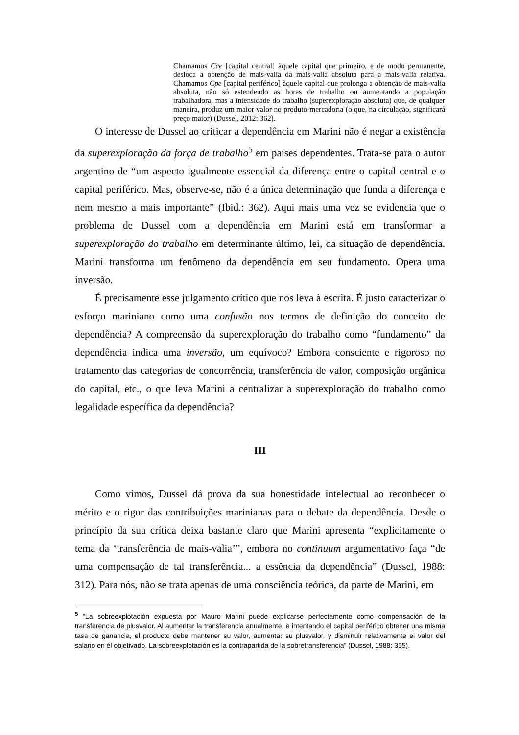Chamamos Cce [capital central] àquele capital que primeiro, e de modo permanente, desloca a obtenção de mais-valia da mais-valia absoluta para a mais-valia relativa. Chamamos Cpe [capital periférico] àquele capital que prolonga a obtenção de mais-valia absoluta, não só estendendo as horas de trabalho ou aumentando a população trabalhadora, mas a intensidade do trabalho (superexploração absoluta) que, de qualquer maneira, produz um maior valor no produto-mercadoria (o que, na circulação, significará preço maior) (Dussel, 2012: 362).
O interesse de Dussel ao criticar a dependência em Marini não é negar a existência da superexploração da força de trabalho<sup>5</sup> em países dependentes. Trata-se para o autor argentino de “um aspecto igualmente essencial da diferença entre o capital central e o capital periférico. Mas, observe-se, não é a única determinação que funda a diferença e nem mesmo a mais importante” (Ibid.: 362). Aqui mais uma vez se evidencia que o problema de Dussel com a dependência em Marini está em transformar a superexploração do trabalho em determinante último, lei, da situação de dependência. Marini transforma um fenômeno da dependência em seu fundamento. Opera uma inversão.
É precisamente esse julgamento crítico que nos leva à escrita. É justo caracterizar o esforço mariniano como uma confusão nos termos de definição do conceito de dependência? A compreensão da superexploração do trabalho como “fundamento” da dependência indica uma inversão, um equívoco? Embora consciente e rigoroso no tratamento das categorias de concorrência, transferência de valor, composição orgânica do capital, etc., o que leva Marini a centralizar a superexploração do trabalho como legalidade específica da dependência?
III
Como vimos, Dussel dá prova da sua honestidade intelectual ao reconhecer o mérito e o rigor das contribuições marinianas para o debate da dependência. Desde o princípio da sua crítica deixa bastante claro que Marini apresenta “explicitamente o tema da ‘transferência de mais-valia’”, embora no continuum argumentativo faça “de uma compensação de tal transferência... a essência da dependência” (Dussel, 1988: 312). Para nós, não se trata apenas de uma consciência teórica, da parte de Marini, em
<sup>5</sup> “La sobreexplotación expuesta por Mauro Marini puede explicarse perfectamente como compensación de la transferencia de plusvalor. Al aumentar la transferencia anualmente, e intentando el capital periférico obtener una misma tasa de ganancia, el producto debe mantener su valor, aumentar su plusvalor, y disminuir relativamente el valor del salario en él objetivado. La sobreexplotación es la contrapartida de la sobretransferencia” (Dussel, 1988: 355).